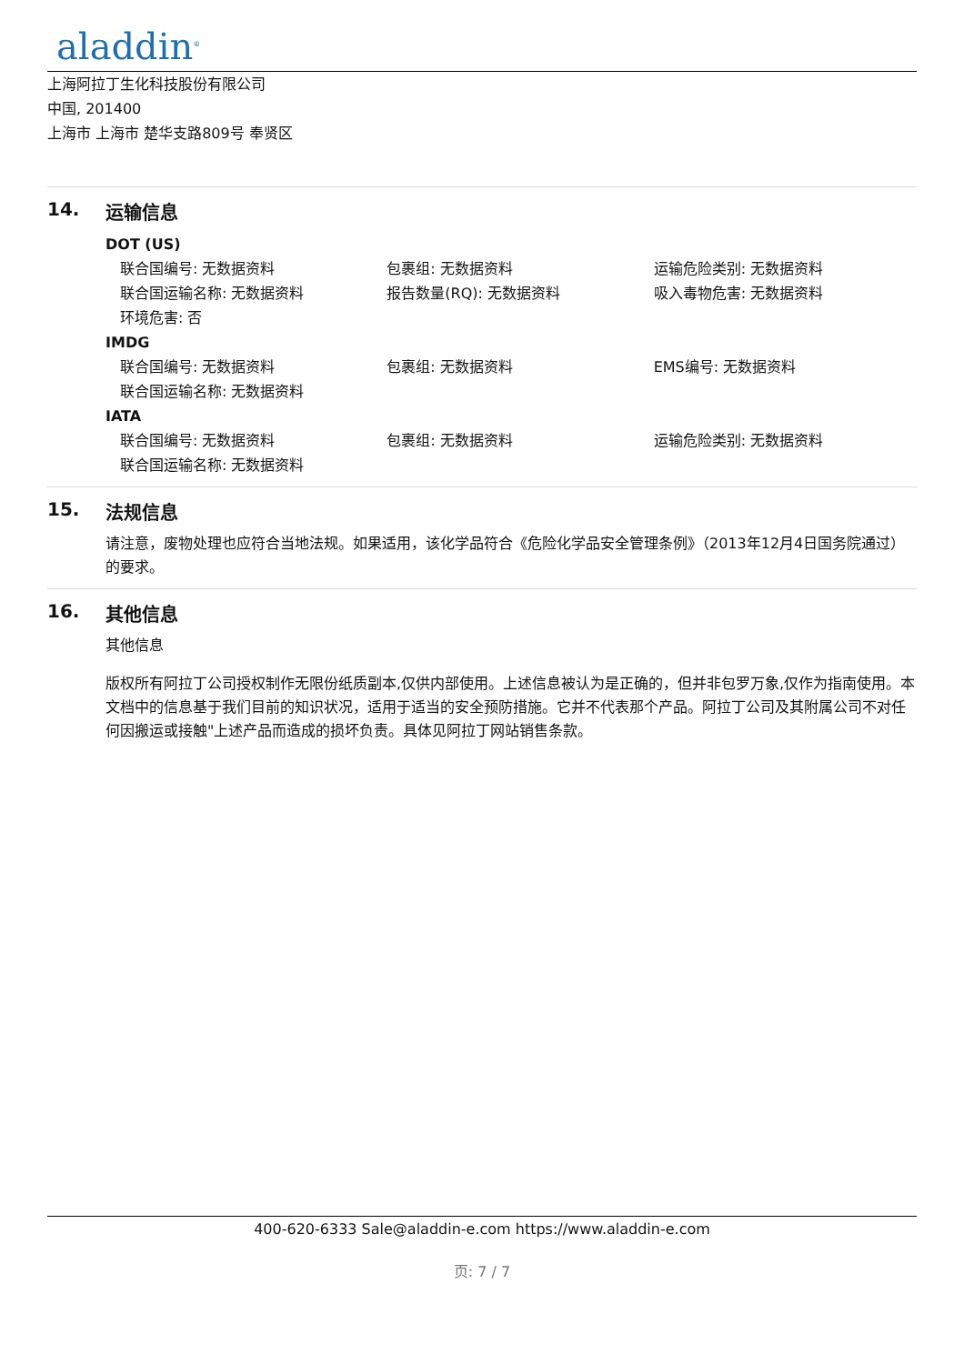aladdin<sup>®</sup>
上海阿拉丁生化科技股份有限公司
中国, 201400
上海市 上海市 楚华支路809号 奉贤区
14. 运输信息
DOT (US)
| 联合国编号: 无数据资料 | 包裹组: 无数据资料 | 运输危险类别: 无数据资料 |
| 联合国运输名称: 无数据资料 | 报告数量(RQ): 无数据资料 | 吸入毒物危害: 无数据资料 |
| 环境危害: 否 | | |
IMDG
| 联合国编号: 无数据资料 | 包裹组: 无数据资料 | EMS编号: 无数据资料 |
| 联合国运输名称: 无数据资料 | | |
IATA
| 联合国编号: 无数据资料 | 包裹组: 无数据资料 | 运输危险类别: 无数据资料 |
| 联合国运输名称: 无数据资料 | | |
15. 法规信息
请注意，废物处理也应符合当地法规。如果适用，该化学品符合《危险化学品安全管理条例》（2013年12月4日国务院通过）的要求。
16. 其他信息
其他信息
版权所有阿拉丁公司授权制作无限份纸质副本,仅供内部使用。上述信息被认为是正确的，但并非包罗万象,仅作为指南使用。本文档中的信息基于我们目前的知识状况，适用于适当的安全预防措施。它并不代表那个产品。阿拉丁公司及其附属公司不对任何因搬运或接触"上述产品而造成的损坏负责。具体见阿拉丁网站销售条款。
400-620-6333 Sale@aladdin-e.com https://www.aladdin-e.com
页: 7 / 7